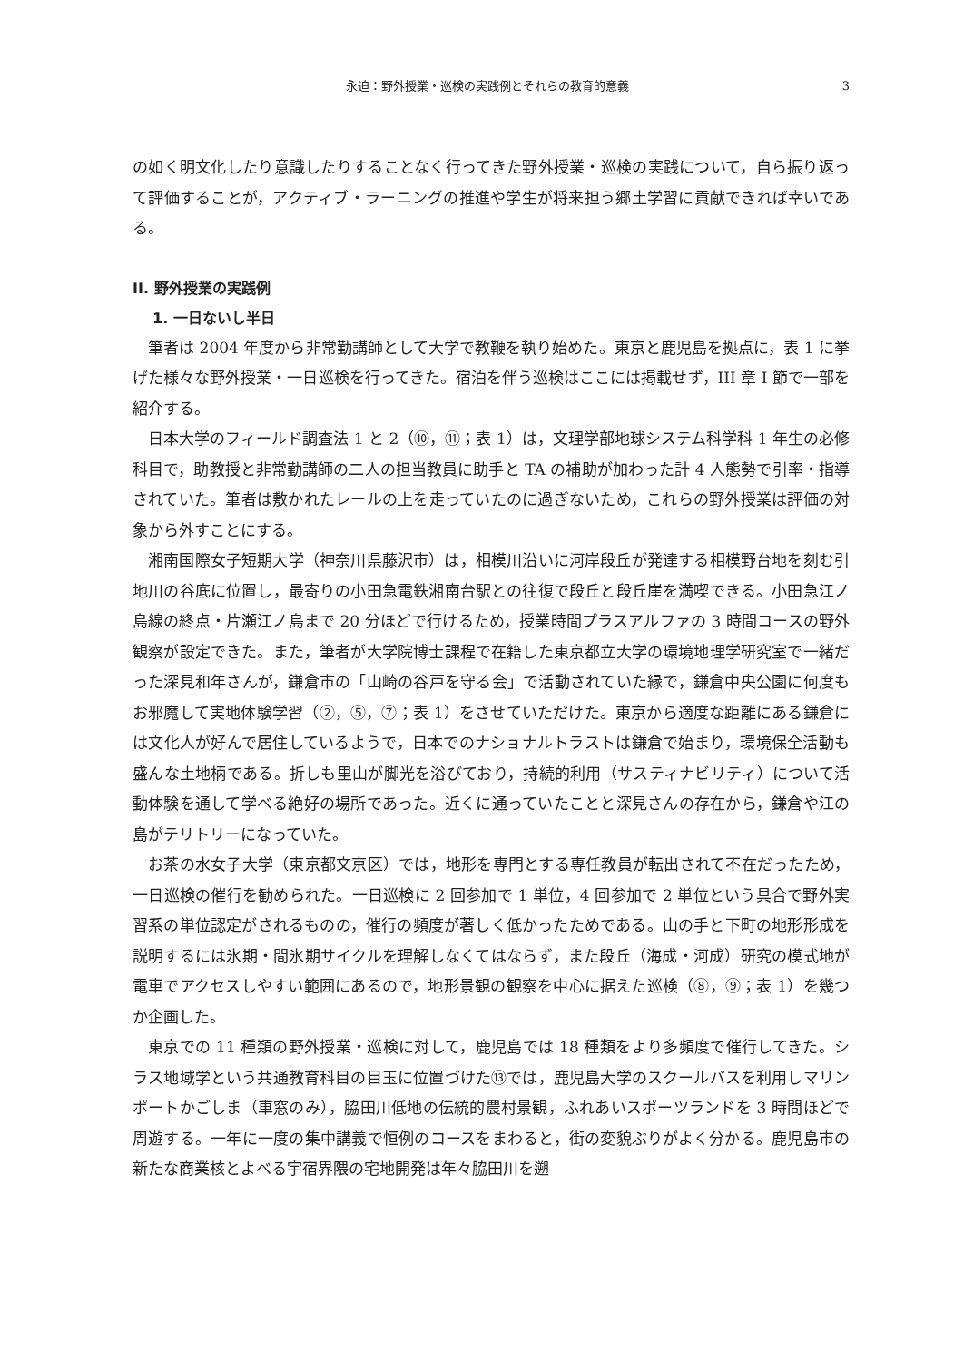永迫：野外授業・巡検の実践例とそれらの教育的意義 3
の如く明文化したり意識したりすることなく行ってきた野外授業・巡検の実践について，自ら振り返って評価することが，アクティブ・ラーニングの推進や学生が将来担う郷土学習に貢献できれば幸いである。
II. 野外授業の実践例
1. 一日ないし半日
筆者は 2004 年度から非常勤講師として大学で教鞭を執り始めた。東京と鹿児島を拠点に，表 1 に挙げた様々な野外授業・一日巡検を行ってきた。宿泊を伴う巡検はここには掲載せず，III 章 I 節で一部を紹介する。
日本大学のフィールド調査法 1 と 2（⑩，⑪；表 1）は，文理学部地球システム科学科 1 年生の必修科目で，助教授と非常勤講師の二人の担当教員に助手と TA の補助が加わった計 4 人態勢で引率・指導されていた。筆者は敷かれたレールの上を走っていたのに過ぎないため，これらの野外授業は評価の対象から外すことにする。
湘南国際女子短期大学（神奈川県藤沢市）は，相模川沿いに河岸段丘が発達する相模野台地を刻む引地川の谷底に位置し，最寄りの小田急電鉄湘南台駅との往復で段丘と段丘崖を満喫できる。小田急江ノ島線の終点・片瀬江ノ島まで 20 分ほどで行けるため，授業時間プラスアルファの 3 時間コースの野外観察が設定できた。また，筆者が大学院博士課程で在籍した東京都立大学の環境地理学研究室で一緒だった深見和年さんが，鎌倉市の「山崎の谷戸を守る会」で活動されていた縁で，鎌倉中央公園に何度もお邪魔して実地体験学習（②，⑤，⑦；表 1）をさせていただけた。東京から適度な距離にある鎌倉には文化人が好んで居住しているようで，日本でのナショナルトラストは鎌倉で始まり，環境保全活動も盛んな土地柄である。折しも里山が脚光を浴びており，持続的利用（サスティナビリティ）について活動体験を通して学べる絶好の場所であった。近くに通っていたことと深見さんの存在から，鎌倉や江の島がテリトリーになっていた。
お茶の水女子大学（東京都文京区）では，地形を専門とする専任教員が転出されて不在だったため，一日巡検の催行を勧められた。一日巡検に 2 回参加で 1 単位，4 回参加で 2 単位という具合で野外実習系の単位認定がされるものの，催行の頻度が著しく低かったためである。山の手と下町の地形形成を説明するには氷期・間氷期サイクルを理解しなくてはならず，また段丘（海成・河成）研究の模式地が電車でアクセスしやすい範囲にあるので，地形景観の観察を中心に据えた巡検（⑧，⑨；表 1）を幾つか企画した。
東京での 11 種類の野外授業・巡検に対して，鹿児島では 18 種類をより多頻度で催行してきた。シラス地域学という共通教育科目の目玉に位置づけた⑬では，鹿児島大学のスクールバスを利用しマリンポートかごしま（車窓のみ），脇田川低地の伝統的農村景観，ふれあいスポーツランドを 3 時間ほどで周遊する。一年に一度の集中講義で恒例のコースをまわると，街の変貌ぶりがよく分かる。鹿児島市の新たな商業核とよべる宇宿界隈の宅地開発は年々脇田川を遡